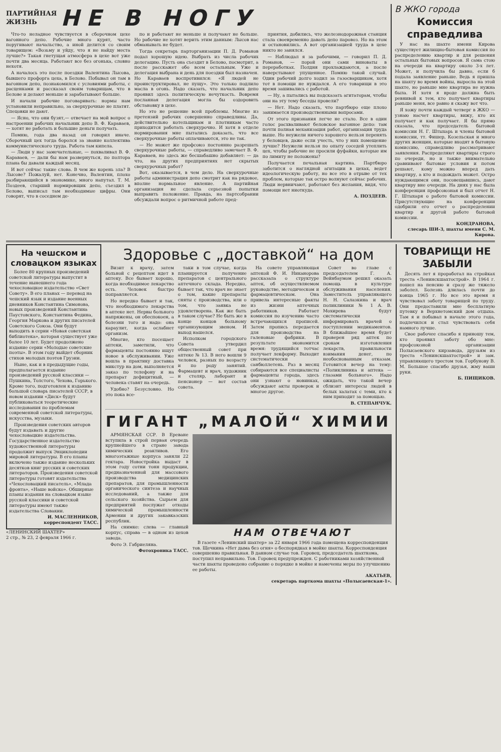ПАРТИЙНАЯ
ЖИЗНЬ
НЕ В НОГУ
Что-то неладное чувствуется в сборочном цехе вагонного депо. Рабочие много курят, часто поругивают начальство, а иной делится со своим товарищем: «Возьму и уйду, что я не найду места лучше?» Такая гнетущая атмосфера в цехе вот уже почти два месяца. Работают все без огонька, словно нехотя.
А началось это после поездки Валентина Лысова, бывшего профорга цеха, в Белово. Побывал он там в вагонном депо, познакомился с условиями работы, с расценками и рассказал своим товарищам, что в Белове и делают меньше и зарабатывают больше.
И начали рабочие поговаривать: нормы нам установили неправильно, за сверхурочные не платят. Спецовки не дают.
— Ясно, что они бузят,— отвечает на мой вопрос о настроении рабочих начальник депо В. Ф. Караваев, — хотят не работать и большие деньги получать.
Помню, года два назад он говорил иначе. Сборочный цех тогда боролся за звание коллектива коммунистического труда. Работа там кипела.
— Люди у нас замечательные, — похваливал В. Ф. Караваев, — дали бы нам развернуться, по полтора плана бы давали каждый месяц.
И вот сейчас такие слова. В чем же корень зла? В Лысове? Пожалуй, нет. Конечно, Валентин, плохо разбирающийся в экономике, много напутал. Т. М. Поздеев, старший нормировщик депо, съездил в Белово, выписал там необходимые цифры. Они говорят, что в соседнем де-
по и работают не меньше и получают не больше. Но рабочие не хотят верить этим данным: Лысов нас обманывать не будет.
Тогда секретарь парторганизации П. Д. Романов подал хорошую идею. Выбрать из числа рабочих делегацию. Пусть она съездит в Белово, посмотрит, а после расскажет обо всем остальным. Уже и делегация выбрана и день для поездки был назначен. Но Караваев воспротивился: «Я людей не проинструктировал, не пущу». Это только подлило масла в огонь. Надо сказать, что начальник депо проявил здесь политическую нечуткость. Вовремя посланная делегация могла бы оздоровить обстановку в цехе.
Но это не решение всей проблемы. Многие из претензий рабочих совершенно справедливы. Да, действительно котельщикам и плотникам часто приходится работать сверхурочно. И хотя в отделе нормирования мне пытались доказать, что все сверхурочные работы оплачиваются, это не так.
— Не может же профсоюз постоянно разрешать сверхурочные работы, — справедливо замечает В. Ф. Караваев, но здесь же бесшабашно добавляет: — да что, на других предприятиях нет скрытых сверхурочных работ?
Вот, оказывается, в чем дело. На сверхурочные работы администрация депо смотрит как на рядовое, вполне нормальное явление. А партийная организация не сделала серьезной попытки выправить положение. Правда, на партсобрании обсуждали вопрос о ритмичной работе пред-
приятия, добились, что железнодорожная станция стала своевременно давать депо паровоз. Но на этом и остановились. А вот организацией труда в цехе никто не занялся.
— Наблюдал я за рабочими, — говорил П. Д. Романов, — порой они сами виноваты в переработках. Полдня прохлаждаются, а после наверстывают упущенное. Помню такой случай. Один рабочий долго ходил за газосварщиком, хотя тот в помощи не нуждался. А его товарищи в это время зашивались с работой.
— Ну, а пытались вы подсказать агитаторам, чтобы они на эту тему беседы провели?
— Нет. Надо сказать, что партбюро еще плохо занимается производственными вопросами.
От этого признания легче не стало. Все в один голос расхваливают беловское вагонное депо: там почти полная механизация работ, организация труда выше. Но неужели ничего хорошего нельзя перенять у беловцев, даже если учесть, что у них помещение лучше? Неужели нельзя по опыту соседей утеплить цех, чтобы рабочие не просили фуфайки, которые им по лимиту не положены?
Получается печальная картина. Партбюро заботится о наглядной агитации в цехах, ведет идеологическую работу, но все это в отрыве от тех проблем, которые так остро волнуют сейчас рабочих. Люди нервничают, работают без желания, видя, что помощи нет ниоткуда.
А. ПОЗДЕЕВ.
В ЖКО города
Комиссия справедлива
У нас на шахте имени Кирова существует жилищно-бытовая комиссия по распределению квартир и для решения остальных бытовых вопросов. Я сама стою на очереди на квартиру около 3-х лет. Может, и получила бы давно, если б подала заявление раньше. Ведь я пришла на шахту во время войны, выросла на этой шахте, но раньше мне квартира не нужна была. И хотя я вроде должна быть ревнивой к тем, кто получает квартиры раньше меня, все равно я скажу вот что.
Я хожу почти каждый четверг в ЖКО — узнаю насчет квартиры, вижу, кто их получает и как получает. Я бы прямо сказала, что председатель бытовой комиссии Н. Г. Штыхарь и члены бытовой комиссии, тт. Фишер, Козельская и много других женщин, которые входят в бытовую комиссию, справедливо рассматривают заявления. Распределяют квартиры строго по очереди, но и также внимательно сравнивают бытовые условия и потом решают, кому можно вперед дать квартиру, а кто и подождать может. Остро нуждающимся они, посовещавшись, дают квартиру вне очереди. На днях у нас была конференция профсоюзная и был отчет Н. Г. Штыхаря о работе бытовой комиссии. Присутствующие на конференции одобрили его отчет о распределении квартир и другой работе бытовой комиссии.
КОНДРАНОВА,
слесарь ШИ-3, шахты имени С. М. Кирова.
На чешском и словацком языках
Более 80 крупных произведений советской литературы выпустит в течение нынешнего года чехословацкое издательство «Свет Совету». В его планах — перевод на чешский язык и издание военных дневников Константина Симонова, новых произведений Константина Паустовского, Константина Федина, Георгия Маркова и других писателей Советского Союза. Они будут выходить в серии «Новая советская библиотека», которая существует уже более 10 лет. Будет продолжено издание серии «Молодые советские поэты». В этом году выйдет сборник стихов молодых поэтов Грузии.
Ныне, как и в предыдущие годы, предполагается издание произведений русской классики — Пушкина, Толстого, Чехова, Горького. Кроме того, подготовлен к изданию большой словарь писателей СССР, в новом издании «Диск» будут публиковаться теоретические исследования по проблемам современной советской литературы, искусства, музыки.
Произведения советских авторов будут издавать и другие чехословацкие издательства. Государственное издательство художественной литературы продолжит выпуск Энциклопедии мировой литературы. В его планы включено также издание нескольких десятков книг русских и советских литераторов. Произведения советской литературы готовят издательства «Чехословацкий писатель», «Млада фронта», «Наше войско». Обширные планы издания на словацком языке русской классики и советской литературы имеют также издательства Словакии.
И. МАСЛЕННИКОВ,
корреспондент ТАСС.
«ЛЕНИНСКИЙ ШАХТЕР»
2 стр., № 23, 2 февраля 1966 г.
Здоровье с „доставкой“ на дом
Визит к врачу, затем больной с рецептом идет в аптеку. Все бывает хорошо, когда необходимое лекарство есть. Человек быстро поправляется.
Но нередко бывает и так, что необходимого лекарства в аптеке нет. Нервы больного напряжены, он обеспокоен, а болезни того и надо: она караулит, когда ослабнет организм.
Многие, кто посещает аптеки, заметили, что фармацевты постоянно ищут новое в обслуживании. Уже вошла в практику доставка микстур на дом, выполняется заказ по телефону и на препарат дефицитный, — человека ставят на очередь.
Удобно? Безусловно. Но это пока все-
таки в том случае, когда планируется получение препаратов с центрального аптечного склада. Нередко, бывает так, что врач не знает о том, какие препараты сняты с производства, или о том, что заявка не удовлетворена. Как же быть в таком случае? Не быть же в конце концов больному организующим звеном. И выход нашелся.
Исполком городского Совета утвердил общественный совет при аптеке № 13. В него вошли 9 человек, разных по возрасту и по роду занятий. Фармацевт и врач, художник и столяр, лаборант и пенсионер — вот состав совета.
На совете управляющая аптекой Ф. И. Никанорова рассказала о структуре аптек, об осуществляемом руководстве, методическом и фармацевтическом. Она привела интересные факты из жизни аптечных работников. Работает комиссия по изучению часто встречающихся прописей. Затем пропись передается для производства на галеновые фабрики. В результате экономится время: трудящийся тотчас получает лекформу. Выходит систематически санбюллетень. Раз в месяц собираются все специалисты фармацевты города, здесь они узнают о новинках, обсуждают акты проверок и многое другое.
Совет во главе с председателем Г. А. Вейнбаумом решил оказать помощь в культуре обслуживания населения. Заместитель управляющего Н. Н. Салазкина и врач поликлиники № 1 А. В. Мохирева будут систематически информировать врачей о поступлении медикаментов. В ближайшее время будет проверен ряд аптек по срокам изготовления лекарств, правильности взимания денег, по необоснованным отказам. Готовится вечер на тему: «Поликлиника и аптека — глазами больного». Надо ожидать, что такой вечер сблизит интересы людей в белых халатах с теми, кто к ним приходит за помощью.
В. СТЕПАНЧУК.
ГИГАНТ „МАЛОЙ“ ХИМИИ
АРМЯНСКАЯ ССР. В Ереване вступила в строй первая очередь крупнейшего в стране завода химических реактивов. Его многоэтажные корпуса заняли 22 гектара. Новостройка выдаст в этом году сотни тонн продукции, предназначенной для массового производства медицинских препаратов, для промышленности органического синтеза и научных исследований, а также для сельского хозяйства. Сырьем для предприятий послужат отходы химической промышленности Армении и других закавказских республик.
На снимке: слева — главный корпус, справа — в одном из цехов завода.
Фото Э. Габриеляна.
Фотохроника ТАСС.
НАМ ОТВЕЧАЮТ
В газете «Ленинский шахтер» за 22 января 1966 года помещена корреспонденция тов. Щечкина «Нет дыма без огня» о беспорядках в мойке шахты. Корреспонденция совершенно правильная. В данном случае тов. Горовец, председатель шахткома, поступил неправильно. Тов. Горовец предупрежден. С работниками хозяйственной части шахты проведено собрание о порядке в мойке и намечены меры по улучшению ее работы.
АКАТЬЕВ,
секретарь парткома шахты «Полысаевская-1».
ТОВАРИЩИ НЕ ЗАБЫЛИ
Десять лет я проработал на стройках треста «Ленинскшахтострой». В 1964 г. пошел на пенсию и сразу же тяжело заболел. Болезнь длилась почти до конца 1965 г. Но все это время я чувствовал заботу товарищей по труду. Они предоставили мне бесплатную путевку в Верхнетомский дом отдыха. Там я и побывал в начале этого года, подлечился и стал чувствовать себя намного лучше.
Свое рабочее спасибо я приношу тем, кто проявил заботу обо мне: профсоюзной организации Полысаевского кирзавода, друзьям из треста «Ленинскшахтострой» и зам. управляющего трестом тов. Горбунову В. М. Большое спасибо друзья, жму ваши руки.
Б. ПИЩИКОВ.